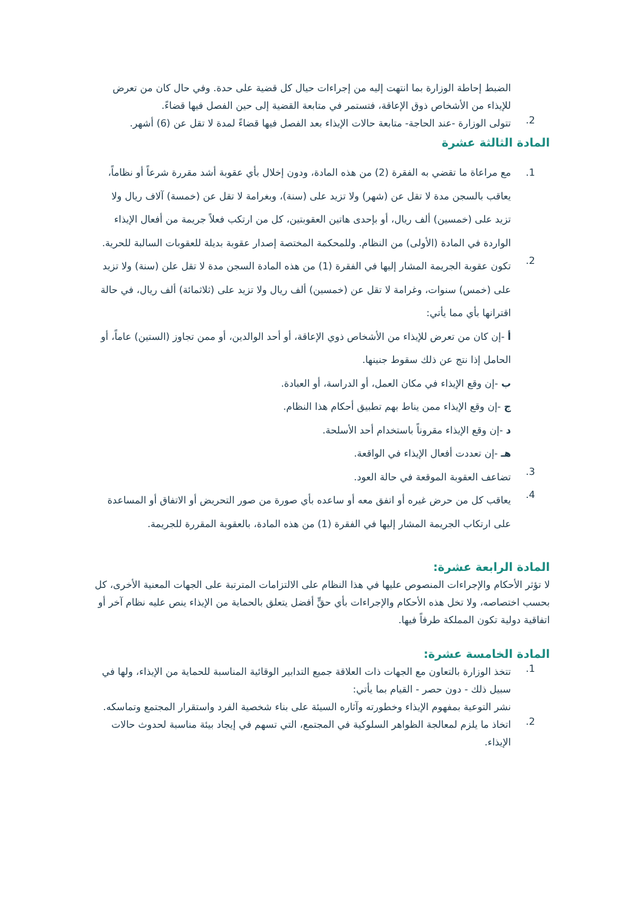الضبط إحاطة الوزارة بما انتهت إليه من إجراءات حيال كل قضية على حدة. وفي حال كان من تعرض للإيذاء من الأشخاص ذوق الإعاقة، فتستمر في متابعة القضية إلى حين الفصل فيها قضاءً.
2.
تتولى الوزارة -عند الحاجة- متابعة حالات الإيذاء بعد الفصل فيها قضاءً لمدة لا تقل عن (6) أشهر.
المادة الثالثة عشرة
1.
مع مراعاة ما تقضي به الفقرة (2) من هذه المادة، ودون إخلال بأي عقوبة أشد مقررة شرعاً أو نظاماً، يعاقب بالسجن مدة لا تقل عن (شهر) ولا تزيد على (سنة)، وبغرامة لا تقل عن (خمسة) آلاف ريال ولا تزيد على (خمسين) ألف ريال، أو بإحدى هاتين العقوبتين، كل من ارتكب فعلاً جريمة من أفعال الإيذاء الواردة في المادة (الأولى) من النظام. وللمحكمة المختصة إصدار عقوبة بديلة للعقوبات السالبة للحرية.
2.
تكون عقوبة الجريمة المشار إليها في الفقرة (1) من هذه المادة السجن مدة لا تقل علن (سنة) ولا تزيد على (خمس) سنوات، وغرامة لا تقل عن (خمسين) ألف ريال ولا تزيد على (ثلاثمائة) ألف ريال، في حالة اقترانها بأي مما يأتي:
أ -إن كان من تعرض للإيذاء من الأشخاص ذوي الإعاقة، أو أحد الوالدين، أو ممن تجاوز (الستين) عاماً، أو الحامل إذا نتج عن ذلك سقوط جنينها.
ب -إن وقع الإيذاء في مكان العمل، أو الدراسة، أو العبادة.
ج -إن وقع الإيذاء ممن يناط بهم تطبيق أحكام هذا النظام.
د -إن وقع الإيذاء مقروناً باستخدام أحد الأسلحة.
هـ -إن تعددت أفعال الإيذاء في الواقعة.
3.
تضاعف العقوبة الموقعة في حالة العود.
4.
يعاقب كل من حرض غيره أو اتفق معه أو ساعده بأي صورة من صور التحريض أو الاتفاق أو المساعدة على ارتكاب الجريمة المشار إليها في الفقرة (1) من هذه المادة، بالعقوبة المقررة للجريمة.
المادة الرابعة عشرة:
لا تؤثر الأحكام والإجراءات المنصوص عليها في هذا النظام على الالتزامات المترتبة على الجهات المعنية الأخرى، كل بحسب اختصاصه، ولا تخل هذه الأحكام والإجراءات بأي حقٍّ أفضل يتعلق بالحماية من الإيذاء ينص عليه نظام آخر أو اتفاقية دولية تكون المملكة طرفاً فيها.
المادة الخامسة عشرة:
1.
تتخذ الوزارة بالتعاون مع الجهات ذات العلاقة جميع التدابير الوقائية المناسبة للحماية من الإيذاء، ولها في سبيل ذلك - دون حصر - القيام بما يأتي:
نشر التوعية بمفهوم الإيذاء وخطورته وآثاره السيئة على بناء شخصية الفرد واستقرار المجتمع وتماسكه.
2.
اتخاذ ما يلزم لمعالجة الظواهر السلوكية في المجتمع، التي تسهم في إيجاد بيئة مناسبة لحدوث حالات الإيذاء.